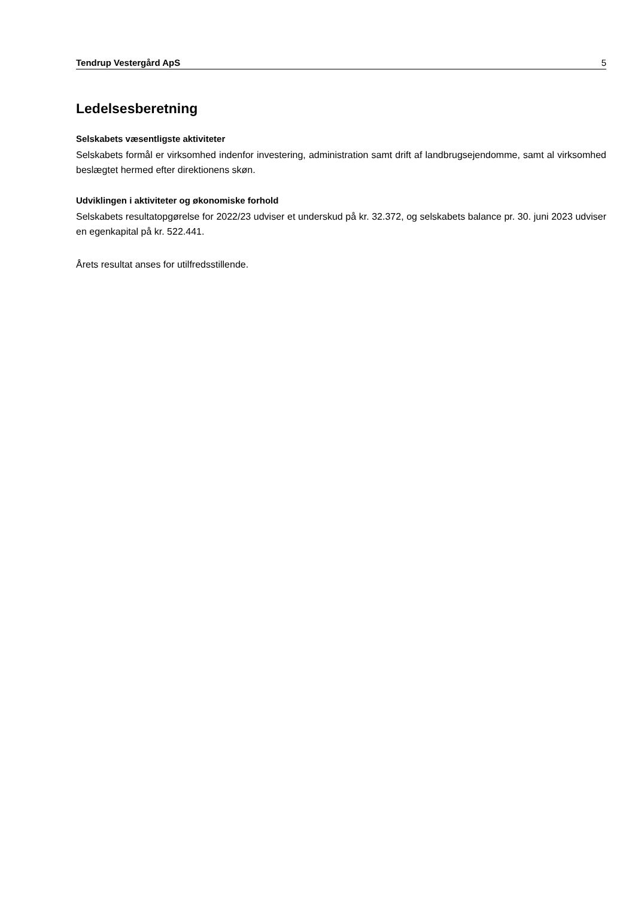Tendrup Vestergård ApS 5
Ledelsesberetning
Selskabets væsentligste aktiviteter
Selskabets formål er virksomhed indenfor investering, administration samt drift af landbrugsejendomme, samt al virksomhed beslægtet hermed efter direktionens skøn.
Udviklingen i aktiviteter og økonomiske forhold
Selskabets resultatopgørelse for 2022/23 udviser et underskud på kr. 32.372, og selskabets balance pr. 30. juni 2023 udviser en egenkapital på kr. 522.441.
Årets resultat anses for utilfredsstillende.